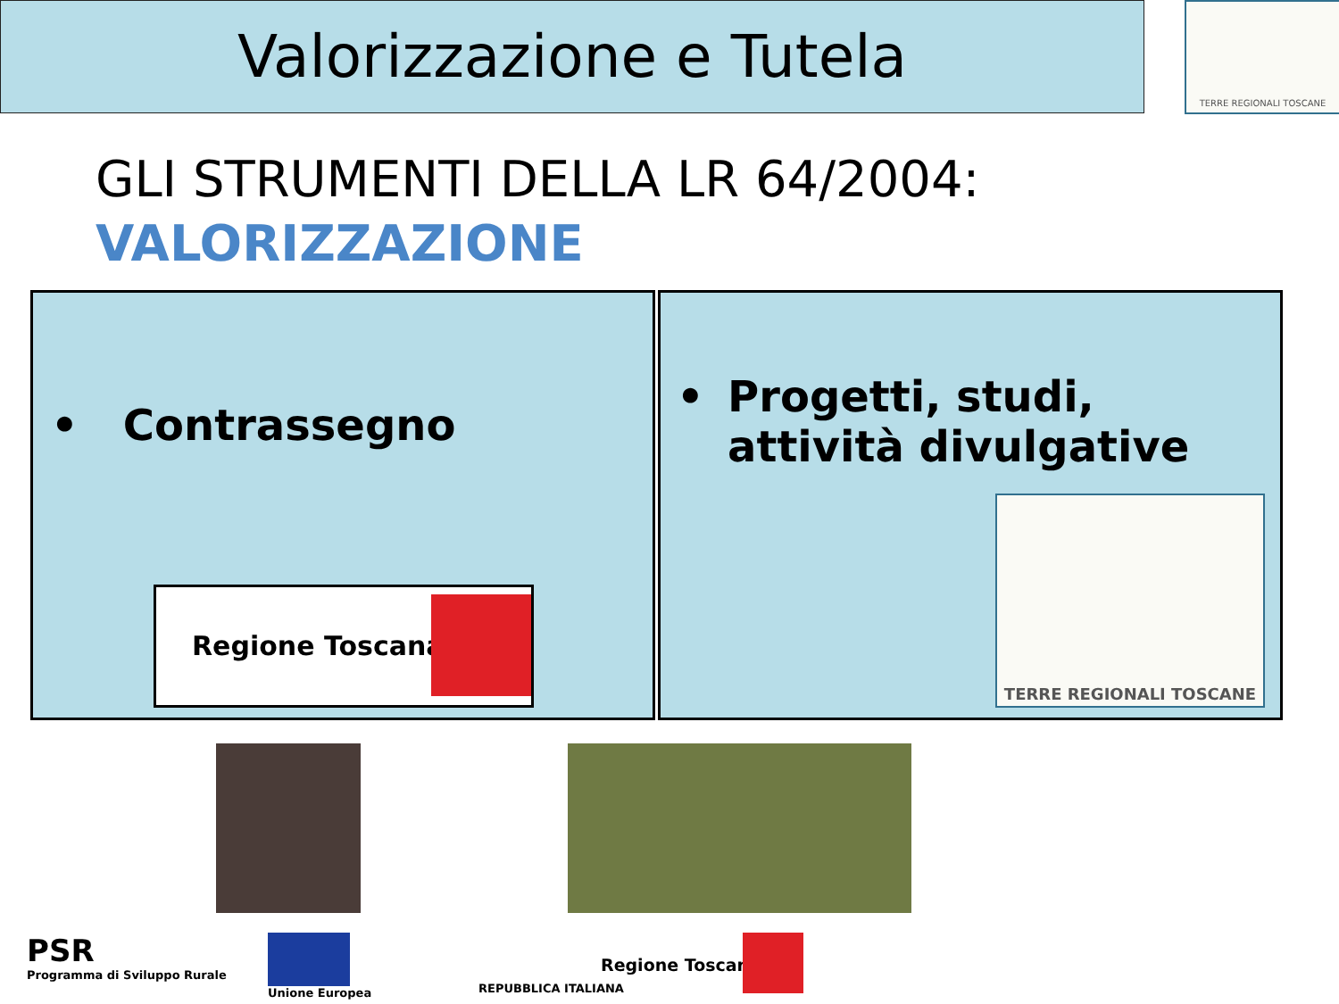Valorizzazione e Tutela TERRE REGIONALI TOSCANE
GLI STRUMENTI DELLA LR 64/2004:
VALORIZZAZIONE
• Contrassegno
Regione Toscana
• Progetti, studi, attività divulgative
TERRE REGIONALI TOSCANE
PSR
Programma di Sviluppo Rurale
Unione Europea
REPUBBLICA ITALIANA
Regione Toscana